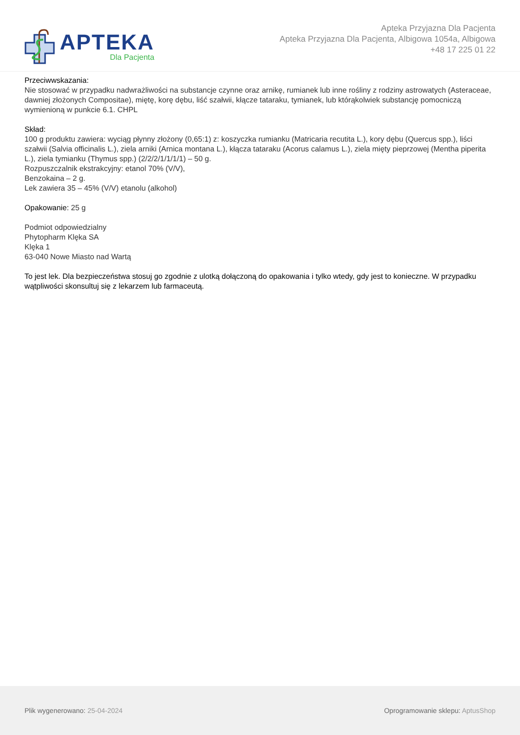APTEKA
Dla Pacjenta
Apteka Przyjazna Dla Pacjenta
Apteka Przyjazna Dla Pacjenta, Albigowa 1054a, Albigowa
+48 17 225 01 22
Przeciwwskazania:
Nie stosować w przypadku nadwrażliwości na substancje czynne oraz arnikę, rumianek lub inne rośliny z rodziny astrowatych (Asteraceae, dawniej złożonych Compositae), miętę, korę dębu, liść szałwii, kłącze tataraku, tymianek, lub którąkolwiek substancję pomocniczą wymienioną w punkcie 6.1. CHPL
Skład:
100 g produktu zawiera: wyciąg płynny złożony (0,65:1) z: koszyczka rumianku (Matricaria recutita L.), kory dębu (Quercus spp.), liści szałwii (Salvia officinalis L.), ziela arniki (Arnica montana L.), kłącza tataraku (Acorus calamus L.), ziela mięty pieprzowej (Mentha piperita L.), ziela tymianku (Thymus spp.) (2/2/2/1/1/1/1) – 50 g.
Rozpuszczalnik ekstrakcyjny: etanol 70% (V/V),
Benzokaina – 2 g.
Lek zawiera 35 – 45% (V/V) etanolu (alkohol)
Opakowanie: 25 g
Podmiot odpowiedzialny
Phytopharm Klęka SA
Klęka 1
63-040 Nowe Miasto nad Wartą
To jest lek. Dla bezpieczeństwa stosuj go zgodnie z ulotką dołączoną do opakowania i tylko wtedy, gdy jest to konieczne. W przypadku wątpliwości skonsultuj się z lekarzem lub farmaceutą.
Plik wygenerowano: 25-04-2024
Oprogramowanie sklepu: AptusShop